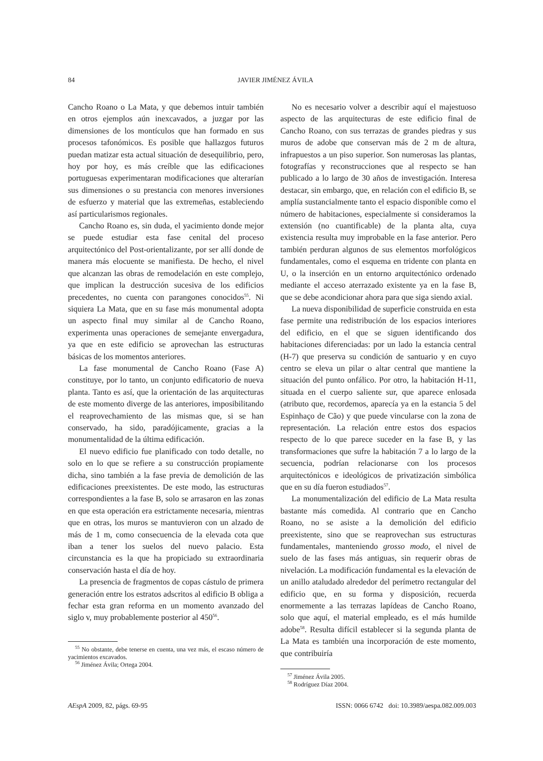84
JAVIER JIMÉNEZ ÁVILA
Cancho Roano o La Mata, y que debemos intuir también en otros ejemplos aún inexcavados, a juzgar por las dimensiones de los montículos que han formado en sus procesos tafonómicos. Es posible que hallazgos futuros puedan matizar esta actual situación de desequilibrio, pero, hoy por hoy, es más creíble que las edificaciones portuguesas experimentaran modificaciones que alterarían sus dimensiones o su prestancia con menores inversiones de esfuerzo y material que las extremeñas, estableciendo así particularismos regionales.
Cancho Roano es, sin duda, el yacimiento donde mejor se puede estudiar esta fase cenital del proceso arquitectónico del Post-orientalizante, por ser allí donde de manera más elocuente se manifiesta. De hecho, el nivel que alcanzan las obras de remodelación en este complejo, que implican la destrucción sucesiva de los edificios precedentes, no cuenta con parangones conocidos<sup>55</sup>. Ni siquiera La Mata, que en su fase más monumental adopta un aspecto final muy similar al de Cancho Roano, experimenta unas operaciones de semejante envergadura, ya que en este edificio se aprovechan las estructuras básicas de los momentos anteriores.
La fase monumental de Cancho Roano (Fase A) constituye, por lo tanto, un conjunto edificatorio de nueva planta. Tanto es así, que la orientación de las arquitecturas de este momento diverge de las anteriores, imposibilitando el reaprovechamiento de las mismas que, si se han conservado, ha sido, paradójicamente, gracias a la monumentalidad de la última edificación.
El nuevo edificio fue planificado con todo detalle, no solo en lo que se refiere a su construcción propiamente dicha, sino también a la fase previa de demolición de las edificaciones preexistentes. De este modo, las estructuras correspondientes a la fase B, solo se arrasaron en las zonas en que esta operación era estrictamente necesaria, mientras que en otras, los muros se mantuvieron con un alzado de más de 1 m, como consecuencia de la elevada cota que iban a tener los suelos del nuevo palacio. Esta circunstancia es la que ha propiciado su extraordinaria conservación hasta el día de hoy.
La presencia de fragmentos de copas cástulo de primera generación entre los estratos adscritos al edificio B obliga a fechar esta gran reforma en un momento avanzado del siglo v, muy probablemente posterior al 450<sup>56</sup>.
<sup>55</sup> No obstante, debe tenerse en cuenta, una vez más, el escaso número de yacimientos excavados.
<sup>56</sup> Jiménez Ávila; Ortega 2004.
No es necesario volver a describir aquí el majestuoso aspecto de las arquitecturas de este edificio final de Cancho Roano, con sus terrazas de grandes piedras y sus muros de adobe que conservan más de 2 m de altura, infrapuestos a un piso superior. Son numerosas las plantas, fotografías y reconstrucciones que al respecto se han publicado a lo largo de 30 años de investigación. Interesa destacar, sin embargo, que, en relación con el edificio B, se amplía sustancialmente tanto el espacio disponible como el número de habitaciones, especialmente si consideramos la extensión (no cuantificable) de la planta alta, cuya existencia resulta muy improbable en la fase anterior. Pero también perduran algunos de sus elementos morfológicos fundamentales, como el esquema en tridente con planta en U, o la inserción en un entorno arquitectónico ordenado mediante el acceso aterrazado existente ya en la fase B, que se debe acondicionar ahora para que siga siendo axial.
La nueva disponibilidad de superficie construida en esta fase permite una redistribución de los espacios interiores del edificio, en el que se siguen identificando dos habitaciones diferenciadas: por un lado la estancia central (H-7) que preserva su condición de santuario y en cuyo centro se eleva un pilar o altar central que mantiene la situación del punto onfálico. Por otro, la habitación H-11, situada en el cuerpo saliente sur, que aparece enlosada (atributo que, recordemos, aparecía ya en la estancia 5 del Espinhaço de Cão) y que puede vincularse con la zona de representación. La relación entre estos dos espacios respecto de lo que parece suceder en la fase B, y las transformaciones que sufre la habitación 7 a lo largo de la secuencia, podrían relacionarse con los procesos arquitectónicos e ideológicos de privatización simbólica que en su día fueron estudiados<sup>57</sup>.
La monumentalización del edificio de La Mata resulta bastante más comedida. Al contrario que en Cancho Roano, no se asiste a la demolición del edificio preexistente, sino que se reaprovechan sus estructuras fundamentales, manteniendo grosso modo, el nivel de suelo de las fases más antiguas, sin requerir obras de nivelación. La modificación fundamental es la elevación de un anillo ataludado alrededor del perímetro rectangular del edificio que, en su forma y disposición, recuerda enormemente a las terrazas lapídeas de Cancho Roano, solo que aquí, el material empleado, es el más humilde adobe<sup>58</sup>. Resulta difícil establecer si la segunda planta de La Mata es también una incorporación de este momento, que contribuiría
<sup>57</sup> Jiménez Ávila 2005.
<sup>58</sup> Rodríguez Díaz 2004.
AEspA 2009, 82, págs. 69-95 ISSN: 0066 6742 doi: 10.3989/aespa.082.009.003